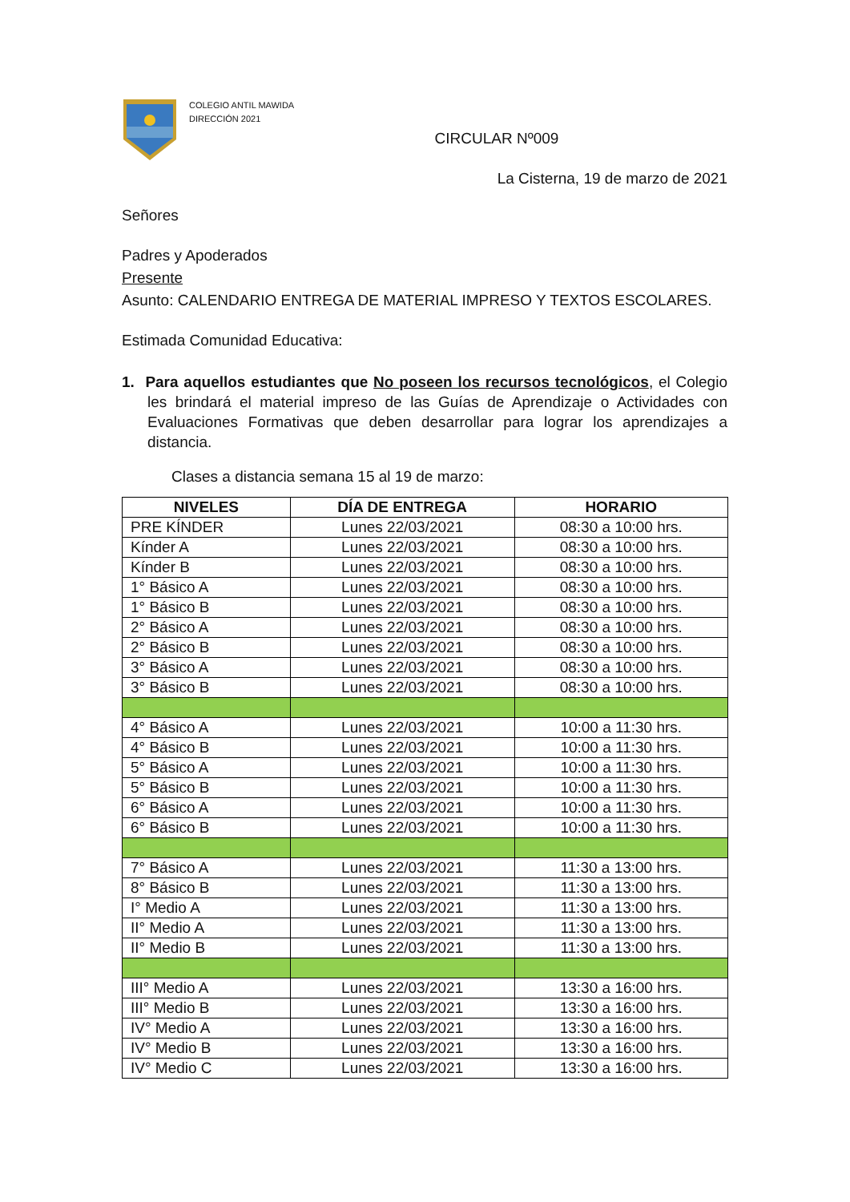COLEGIO ANTIL MAWIDA
DIRECCIÓN 2021
CIRCULAR Nº009
La Cisterna, 19 de marzo de 2021
Señores
Padres y Apoderados
Presente
Asunto: CALENDARIO ENTREGA DE MATERIAL IMPRESO Y TEXTOS ESCOLARES.
Estimada Comunidad Educativa:
1. Para aquellos estudiantes que No poseen los recursos tecnológicos, el Colegio les brindará el material impreso de las Guías de Aprendizaje o Actividades con Evaluaciones Formativas que deben desarrollar para lograr los aprendizajes a distancia.
Clases a distancia semana 15 al 19 de marzo:
| NIVELES | DÍA DE ENTREGA | HORARIO |
| --- | --- | --- |
| PRE KÍNDER | Lunes 22/03/2021 | 08:30 a 10:00 hrs. |
| Kínder A | Lunes 22/03/2021 | 08:30 a 10:00 hrs. |
| Kínder B | Lunes 22/03/2021 | 08:30 a 10:00 hrs. |
| 1° Básico A | Lunes 22/03/2021 | 08:30 a 10:00 hrs. |
| 1° Básico B | Lunes 22/03/2021 | 08:30 a 10:00 hrs. |
| 2° Básico A | Lunes 22/03/2021 | 08:30 a 10:00 hrs. |
| 2° Básico B | Lunes 22/03/2021 | 08:30 a 10:00 hrs. |
| 3° Básico A | Lunes 22/03/2021 | 08:30 a 10:00 hrs. |
| 3° Básico B | Lunes 22/03/2021 | 08:30 a 10:00 hrs. |
| 4° Básico A | Lunes 22/03/2021 | 10:00 a 11:30 hrs. |
| 4° Básico B | Lunes 22/03/2021 | 10:00 a 11:30 hrs. |
| 5° Básico A | Lunes 22/03/2021 | 10:00 a 11:30 hrs. |
| 5° Básico B | Lunes 22/03/2021 | 10:00 a 11:30 hrs. |
| 6° Básico A | Lunes 22/03/2021 | 10:00 a 11:30 hrs. |
| 6° Básico B | Lunes 22/03/2021 | 10:00 a 11:30 hrs. |
| 7° Básico A | Lunes 22/03/2021 | 11:30 a 13:00 hrs. |
| 8° Básico B | Lunes 22/03/2021 | 11:30 a 13:00 hrs. |
| I° Medio A | Lunes 22/03/2021 | 11:30 a 13:00 hrs. |
| II° Medio A | Lunes 22/03/2021 | 11:30 a 13:00 hrs. |
| II° Medio B | Lunes 22/03/2021 | 11:30 a 13:00 hrs. |
| III° Medio A | Lunes 22/03/2021 | 13:30 a 16:00 hrs. |
| III° Medio B | Lunes 22/03/2021 | 13:30 a 16:00 hrs. |
| IV° Medio A | Lunes 22/03/2021 | 13:30 a 16:00 hrs. |
| IV° Medio B | Lunes 22/03/2021 | 13:30 a 16:00 hrs. |
| IV° Medio C | Lunes 22/03/2021 | 13:30 a 16:00 hrs. |